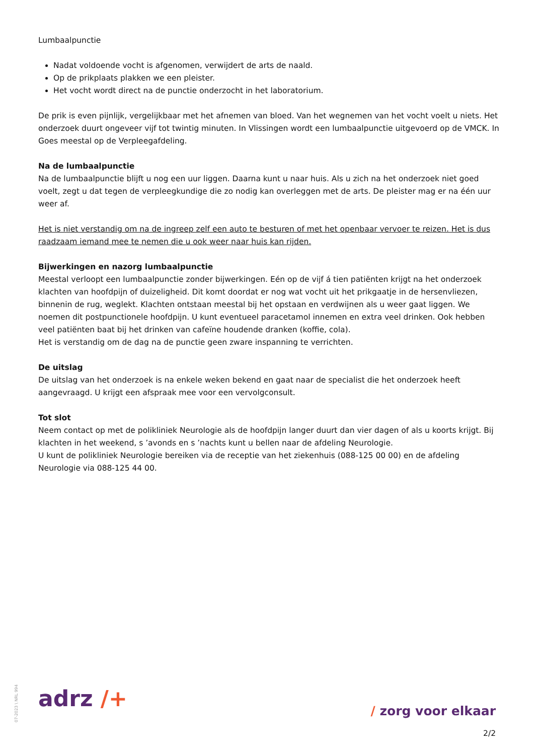Lumbaalpunctie
Nadat voldoende vocht is afgenomen, verwijdert de arts de naald.
Op de prikplaats plakken we een pleister.
Het vocht wordt direct na de punctie onderzocht in het laboratorium.
De prik is even pijnlijk, vergelijkbaar met het afnemen van bloed. Van het wegnemen van het vocht voelt u niets. Het onderzoek duurt ongeveer vijf tot twintig minuten. In Vlissingen wordt een lumbaalpunctie uitgevoerd op de VMCK. In Goes meestal op de Verpleegafdeling.
Na de lumbaalpunctie
Na de lumbaalpunctie blijft u nog een uur liggen. Daarna kunt u naar huis. Als u zich na het onderzoek niet goed voelt, zegt u dat tegen de verpleegkundige die zo nodig kan overleggen met de arts. De pleister mag er na één uur weer af.
Het is niet verstandig om na de ingreep zelf een auto te besturen of met het openbaar vervoer te reizen. Het is dus raadzaam iemand mee te nemen die u ook weer naar huis kan rijden.
Bijwerkingen en nazorg lumbaalpunctie
Meestal verloopt een lumbaalpunctie zonder bijwerkingen. Eén op de vijf á tien patiënten krijgt na het onderzoek klachten van hoofdpijn of duizeligheid. Dit komt doordat er nog wat vocht uit het prikgaatje in de hersenvliezen, binnenin de rug, weglekt. Klachten ontstaan meestal bij het opstaan en verdwijnen als u weer gaat liggen. We noemen dit postpunctionele hoofdpijn. U kunt eventueel paracetamol innemen en extra veel drinken. Ook hebben veel patiënten baat bij het drinken van cafeïne houdende dranken (koffie, cola).
Het is verstandig om de dag na de punctie geen zware inspanning te verrichten.
De uitslag
De uitslag van het onderzoek is na enkele weken bekend en gaat naar de specialist die het onderzoek heeft aangevraagd. U krijgt een afspraak mee voor een vervolgconsult.
Tot slot
Neem contact op met de polikliniek Neurologie als de hoofdpijn langer duurt dan vier dagen of als u koorts krijgt. Bij klachten in het weekend, s ’avonds en s ’nachts kunt u bellen naar de afdeling Neurologie.
U kunt de polikliniek Neurologie bereiken via de receptie van het ziekenhuis (088-125 00 00) en de afdeling Neurologie via 088-125 44 00.
07-2023 \ NRL 994
adrz /+ / zorg voor elkaar
2/2